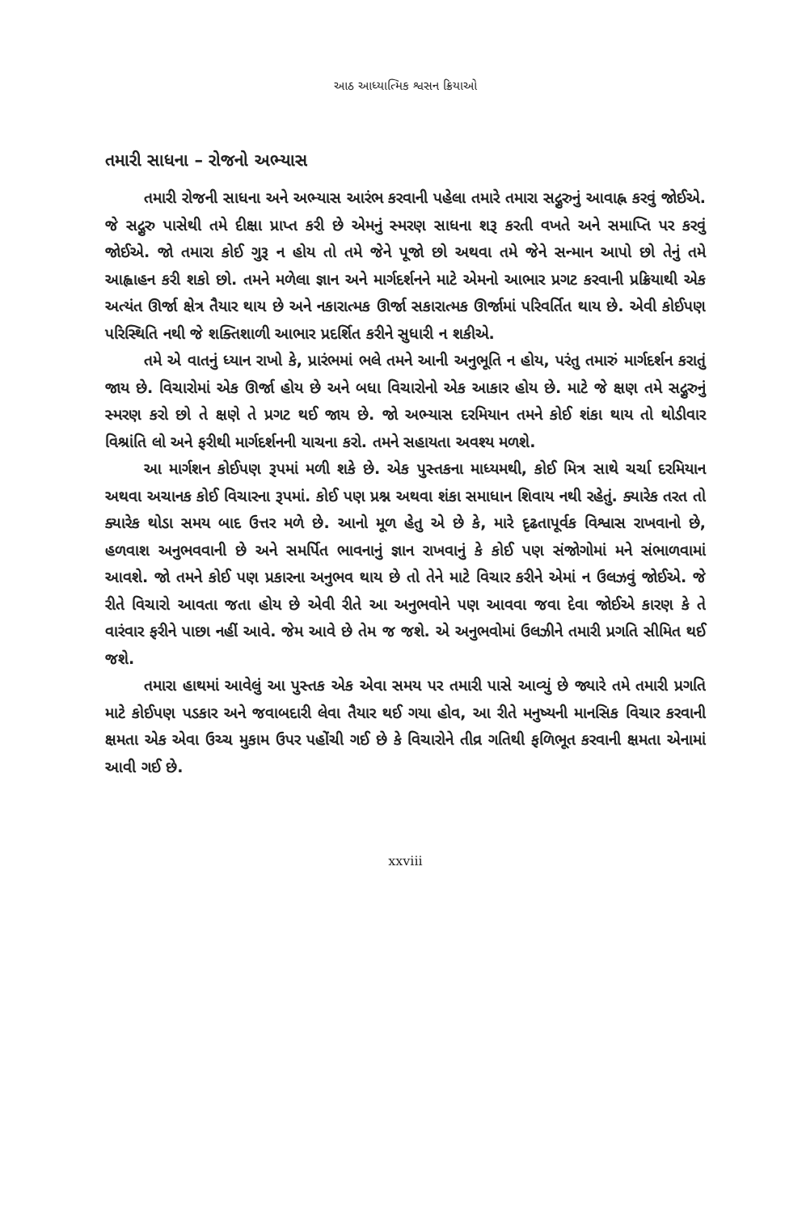આઠ આધ્યાત્મિક શ્વસન ક્રિયાઓ
તમારી સાધના – રોજનો અભ્યાસ
તમારી રોજની સાધના અને અભ્યાસ આરંભ કરવાની પહેલા તમારે તમારા સદ્ગુરુનું આવાહ્ન કરવું જોઈએ. જે સદ્ગુરુ પાસેથી તમે દીક્ષા પ્રાપ્ત કરી છે એમનું સ્મરણ સાધના શરૂ કરતી વખતે અને સમાપ્તિ પર કરવું જોઈએ. જો તમારા કોઈ ગુરૂ ન હોય તો તમે જેને પૂજો છો અથવા તમે જેને સન્માન આપો છો તેનું તમે આહ્વાહન કરી શકો છો. તમને મળેલા જ્ઞાન અને માર્ગદર્શનને માટે એમનો આભાર પ્રગટ કરવાની પ્રક્રિયાથી એક અત્યંત ઊર્જા ક્ષેત્ર તૈયાર થાય છે અને નકારાત્મક ઊર્જા સકારાત્મક ઊર્જામાં પરિવર્તિત થાય છે. એવી કોઈપણ પરિસ્થિતિ નથી જે શક્તિશાળી આભાર પ્રદર્શિત કરીને સુધારી ન શકીએ.
તમે એ વાતનું ધ્યાન રાખો કે, પ્રારંભમાં ભલે તમને આની અનુભૂતિ ન હોય, પરંતુ તમારું માર્ગદર્શન કરાતું જાય છે. વિચારોમાં એક ઊર્જા હોય છે અને બધા વિચારોનો એક આકાર હોય છે. માટે જે ક્ષણ તમે સદ્ગુરુનું સ્મરણ કરો છો તે ક્ષણે તે પ્રગટ થઈ જાય છે. જો અભ્યાસ દરમિયાન તમને કોઈ શંકા થાય તો થોડીવાર વિશ્રાંતિ લો અને ફરીથી માર્ગદર્શનની યાચના કરો. તમને સહાયતા અવશ્ય મળશે.
આ માર્ગશન કોઈપણ રૂપમાં મળી શકે છે. એક પુસ્તકના માધ્યમથી, કોઈ મિત્ર સાથે ચર્ચા દરમિયાન અથવા અચાનક કોઈ વિચારના રૂપમાં. કોઈ પણ પ્રશ્ન અથવા શંકા સમાધાન શિવાય નથી રહેતું. ક્યારેક તરત તો ક્યારેક થોડા સમય બાદ ઉત્તર મળે છે. આનો મૂળ હેતુ એ છે કે, મારે દૃઢતાપૂર્વક વિશ્વાસ રાખવાનો છે, હળવાશ અનુભવવાની છે અને સમર્પિત ભાવનાનું જ્ઞાન રાખવાનું કે કોઈ પણ સંજોગોમાં મને સંભાળવામાં આવશે. જો તમને કોઈ પણ પ્રકારના અનુભવ થાય છે તો તેને માટે વિચાર કરીને એમાં ન ઉલઝવું જોઈએ. જે રીતે વિચારો આવતા જતા હોય છે એવી રીતે આ અનુભવોને પણ આવવા જવા દેવા જોઈએ કારણ કે તે વારંવાર ફરીને પાછા નહીં આવે. જેમ આવે છે તેમ જ જશે. એ અનુભવોમાં ઉલઝીને તમારી પ્રગતિ સીમિત થઈ જશે.
તમારા હાથમાં આવેલું આ પુસ્તક એક એવા સમય પર તમારી પાસે આવ્યું છે જ્યારે તમે તમારી પ્રગતિ માટે કોઈપણ પડકાર અને જવાબદારી લેવા તૈયાર થઈ ગયા હોવ, આ રીતે મનુષ્યની માનસિક વિચાર કરવાની ક્ષમતા એક એવા ઉચ્ચ મુકામ ઉપર પહોંચી ગઈ છે કે વિચારોને તીવ્ર ગતિથી ફળિભૂત કરવાની ક્ષમતા એનામાં આવી ગઈ છે.
xxviii